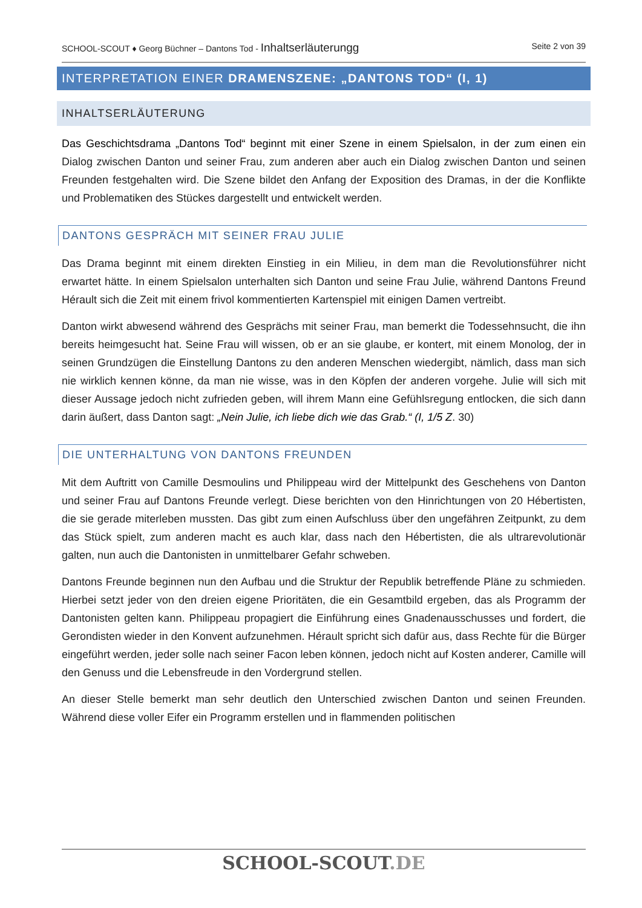SCHOOL-SCOUT ♦ Georg Büchner – Dantons Tod - Inhaltserläuterungg Seite 2 von 39
INTERPRETATION EINER DRAMENSZENE: „DANTONS TOD“ (I, 1)
INHALTSERLÄUTERUNG
Das Geschichtsdrama „Dantons Tod“ beginnt mit einer Szene in einem Spielsalon, in der zum einen ein Dialog zwischen Danton und seiner Frau, zum anderen aber auch ein Dialog zwischen Danton und seinen Freunden festgehalten wird. Die Szene bildet den Anfang der Exposition des Dramas, in der die Konflikte und Problematiken des Stückes dargestellt und entwickelt werden.
DANTONS GESPRÄCH MIT SEINER FRAU JULIE
Das Drama beginnt mit einem direkten Einstieg in ein Milieu, in dem man die Revolutionsführer nicht erwartet hätte. In einem Spielsalon unterhalten sich Danton und seine Frau Julie, während Dantons Freund Hérault sich die Zeit mit einem frivol kommentierten Kartenspiel mit einigen Damen vertreibt.
Danton wirkt abwesend während des Gesprächs mit seiner Frau, man bemerkt die Todessehnsucht, die ihn bereits heimgesucht hat. Seine Frau will wissen, ob er an sie glaube, er kontert, mit einem Monolog, der in seinen Grundzügen die Einstellung Dantons zu den anderen Menschen wiedergibt, nämlich, dass man sich nie wirklich kennen könne, da man nie wisse, was in den Köpfen der anderen vorgehe. Julie will sich mit dieser Aussage jedoch nicht zufrieden geben, will ihrem Mann eine Gefühlsregung entlocken, die sich dann darin äußert, dass Danton sagt: „Nein Julie, ich liebe dich wie das Grab.“ (I, 1/5 Z. 30)
DIE UNTERHALTUNG VON DANTONS FREUNDEN
Mit dem Auftritt von Camille Desmoulins und Philippeau wird der Mittelpunkt des Geschehens von Danton und seiner Frau auf Dantons Freunde verlegt. Diese berichten von den Hinrichtungen von 20 Hébertisten, die sie gerade miterleben mussten. Das gibt zum einen Aufschluss über den ungefähren Zeitpunkt, zu dem das Stück spielt, zum anderen macht es auch klar, dass nach den Hébertisten, die als ultrarevolutionär galten, nun auch die Dantonisten in unmittelbarer Gefahr schweben.
Dantons Freunde beginnen nun den Aufbau und die Struktur der Republik betreffende Pläne zu schmieden. Hierbei setzt jeder von den dreien eigene Prioritäten, die ein Gesamtbild ergeben, das als Programm der Dantonisten gelten kann. Philippeau propagiert die Einführung eines Gnadenausschusses und fordert, die Gerondisten wieder in den Konvent aufzunehmen. Hérault spricht sich dafür aus, dass Rechte für die Bürger eingeführt werden, jeder solle nach seiner Facon leben können, jedoch nicht auf Kosten anderer, Camille will den Genuss und die Lebensfreude in den Vordergrund stellen.
An dieser Stelle bemerkt man sehr deutlich den Unterschied zwischen Danton und seinen Freunden. Während diese voller Eifer ein Programm erstellen und in flammenden politischen
SCHOOL-SCOUT.DE